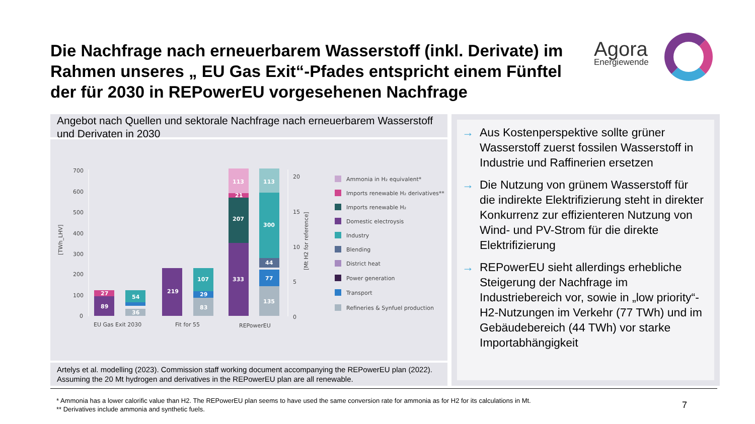Die Nachfrage nach erneuerbarem Wasserstoff (inkl. Derivate) im Rahmen unseres „ EU Gas Exit“-Pfades entspricht einem Fünftel der für 2030 in REPowerEU vorgesehenen Nachfrage
Agora
Energiewende
Angebot nach Quellen und sektorale Nachfrage nach erneuerbarem Wasserstoff und Derivaten in 2030
700
600
500
400
300
200
100
0
20
15
10
5
0
EU Gas Exit 2030
Fit for 55
REPowerEU
[TWh_LHV]
[Mt H2 for reference]
89
27
36
54
219
83
29
107
333
207
21
113
135
77
44
300
113
Ammonia in H₂ equivalent*
Imports renewable H₂ derivatives**
Imports renewable H₂
Domestic electroysis
Industry
Blending
District heat
Power generation
Transport
Refineries & Synfuel production
Artelys et al. modelling (2023). Commission staff working document accompanying the REPowerEU plan (2022). Assuming the 20 Mt hydrogen and derivatives in the REPowerEU plan are all renewable.
→ Aus Kostenperspektive sollte grüner Wasserstoff zuerst fossilen Wasserstoff in Industrie und Raffinerien ersetzen
→ Die Nutzung von grünem Wasserstoff für die indirekte Elektrifizierung steht in direkter Konkurrenz zur effizienteren Nutzung von Wind- und PV-Strom für die direkte Elektrifizierung
→ REPowerEU sieht allerdings erhebliche Steigerung der Nachfrage im Industriebereich vor, sowie in „low priority“-H2-Nutzungen im Verkehr (77 TWh) und im Gebäudebereich (44 TWh) vor starke Importabhängigkeit
* Ammonia has a lower calorific value than H2. The REPowerEU plan seems to have used the same conversion rate for ammonia as for H2 for its calculations in Mt.
** Derivatives include ammonia and synthetic fuels.
7